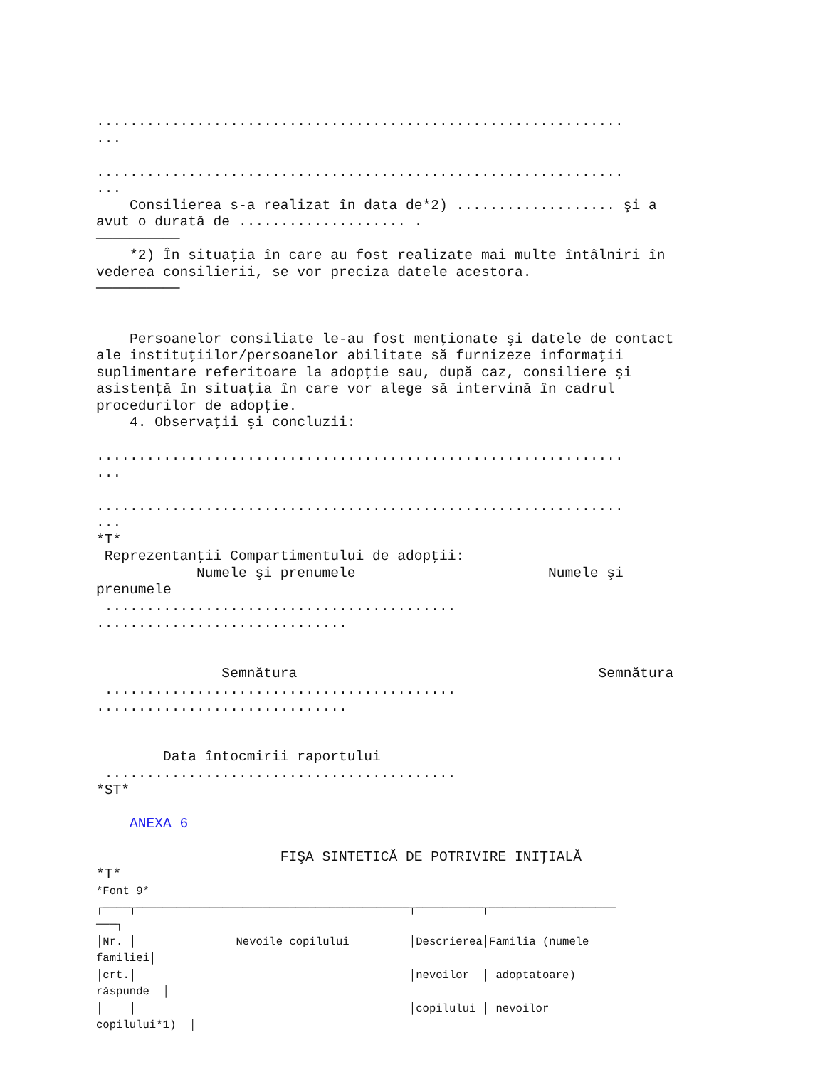...............................................................
...

...............................................................
...
    Consilierea s-a realizat în data de*2) ................... şi a
avut o durată de .................... .
──────────
    *2) În situaţia în care au fost realizate mai multe întâlniri în
vederea consilierii, se vor preciza datele acestora.
──────────


    Persoanelor consiliate le-au fost menţionate şi datele de contact
ale instituţiilor/persoanelor abilitate să furnizeze informaţii
suplimentare referitoare la adopţie sau, după caz, consiliere şi
asistenţă în situaţia în care vor alege să intervină în cadrul
procedurilor de adopţie.
    4. Observaţii şi concluzii:

...............................................................
...

...............................................................
...
*T*
 Reprezentanţii Compartimentului de adopţii:
            Numele şi prenumele                       Numele şi
prenumele
 ..........................................
..............................


               Semnătura                                    Semnătura
 ..........................................
..............................


        Data întocmirii raportului
 ..........................................
*ST*

    ANEXA 6

                      FIŞA SINTETICĂ DE POTRIVIRE INIŢIALĂ
*T*
*Font 9*
┌────┬─────────────────────────────────────────┬──────────┬───────────────────
───┐
│Nr. │               Nevoile copilului         │Descrierea│Familia (numele
familiei│
│crt.│                                         │nevoilor  │ adoptatoare)
răspunde  │
│    │                                         │copilului │ nevoilor
copilului*1)  │